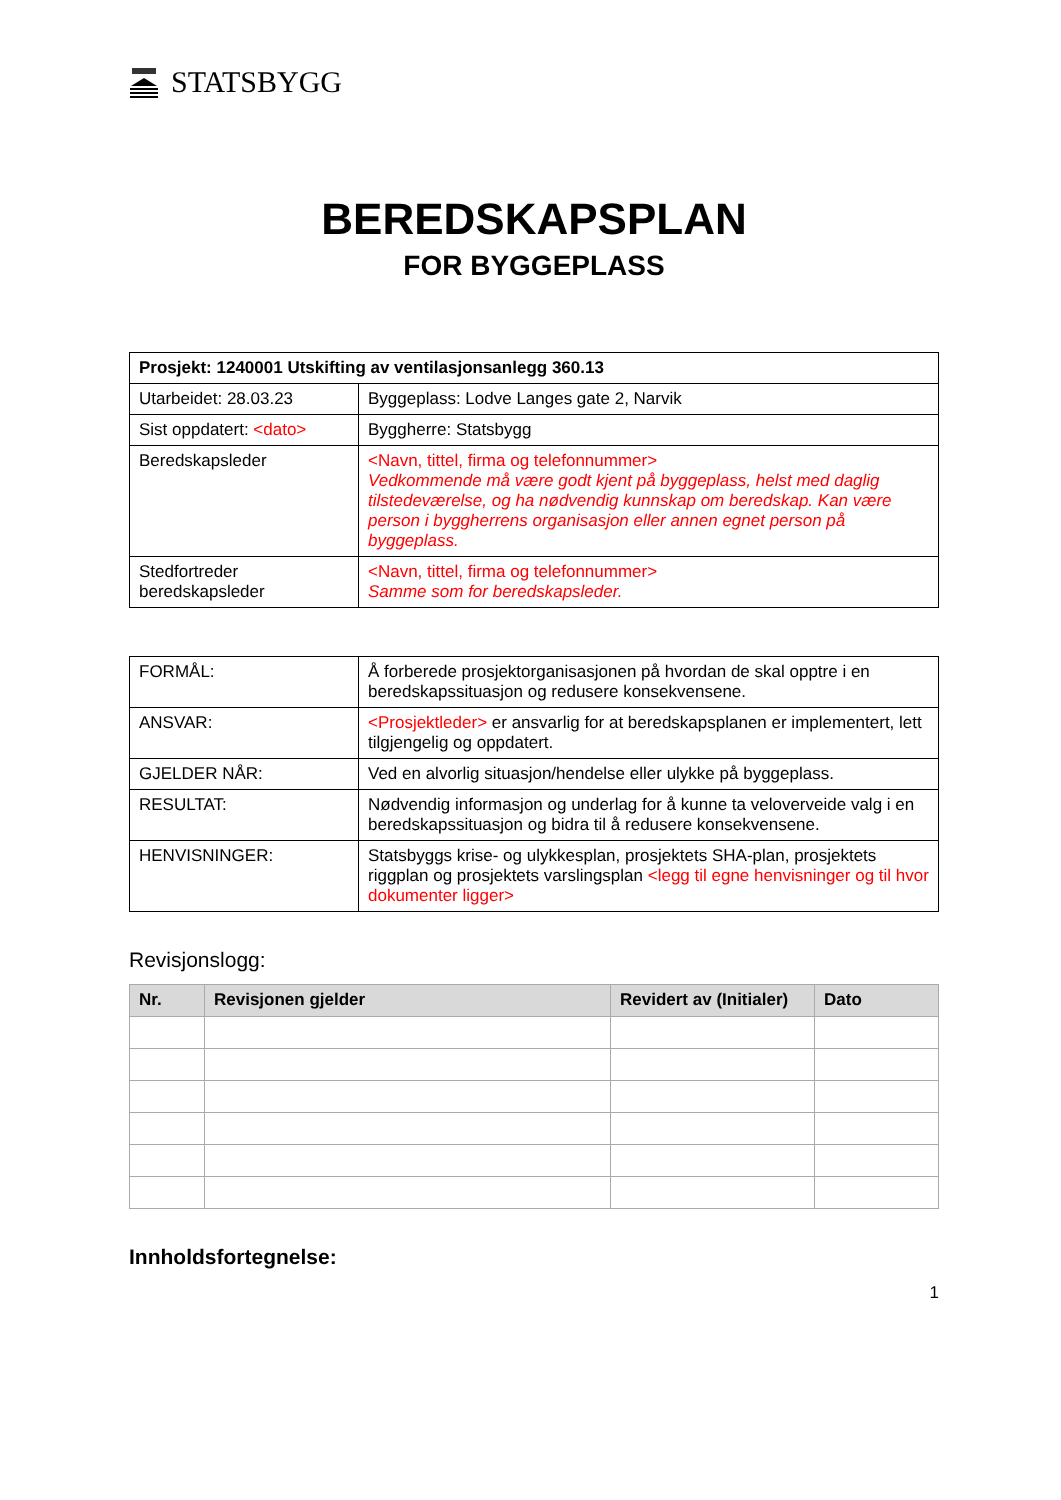STATSBYGG
BEREDSKAPSPLAN
FOR BYGGEPLASS
| Prosjekt: 1240001 Utskifting av ventilasjonsanlegg 360.13 | |
| --- | --- |
| Utarbeidet: 28.03.23 | Byggeplass: Lodve Langes gate 2, Narvik |
| Sist oppdatert: <dato> | Byggherre: Statsbygg |
| Beredskapsleder | <Navn, tittel, firma og telefonnummer> Vedkommende må være godt kjent på byggeplass, helst med daglig tilstedeværelse, og ha nødvendig kunnskap om beredskap. Kan være person i byggherrens organisasjon eller annen egnet person på byggeplass. |
| Stedfortreder beredskapsleder | <Navn, tittel, firma og telefonnummer> Samme som for beredskapsleder. |
| FORMÅL: | Å forberede prosjektorganisasjonen på hvordan de skal opptre i en beredskapssituasjon og redusere konsekvensene. |
| ANSVAR: | <Prosjektleder> er ansvarlig for at beredskapsplanen er implementert, lett tilgjengelig og oppdatert. |
| GJELDER NÅR: | Ved en alvorlig situasjon/hendelse eller ulykke på byggeplass. |
| RESULTAT: | Nødvendig informasjon og underlag for å kunne ta veloverveide valg i en beredskapssituasjon og bidra til å redusere konsekvensene. |
| HENVISNINGER: | Statsbyggs krise- og ulykkesplan, prosjektets SHA-plan, prosjektets riggplan og prosjektets varslingsplan <legg til egne henvisninger og til hvor dokumenter ligger> |
Revisjonslogg:
| Nr. | Revisjonen gjelder | Revidert av (Initialer) | Dato |
| --- | --- | --- | --- |
Innholdsfortegnelse:
1